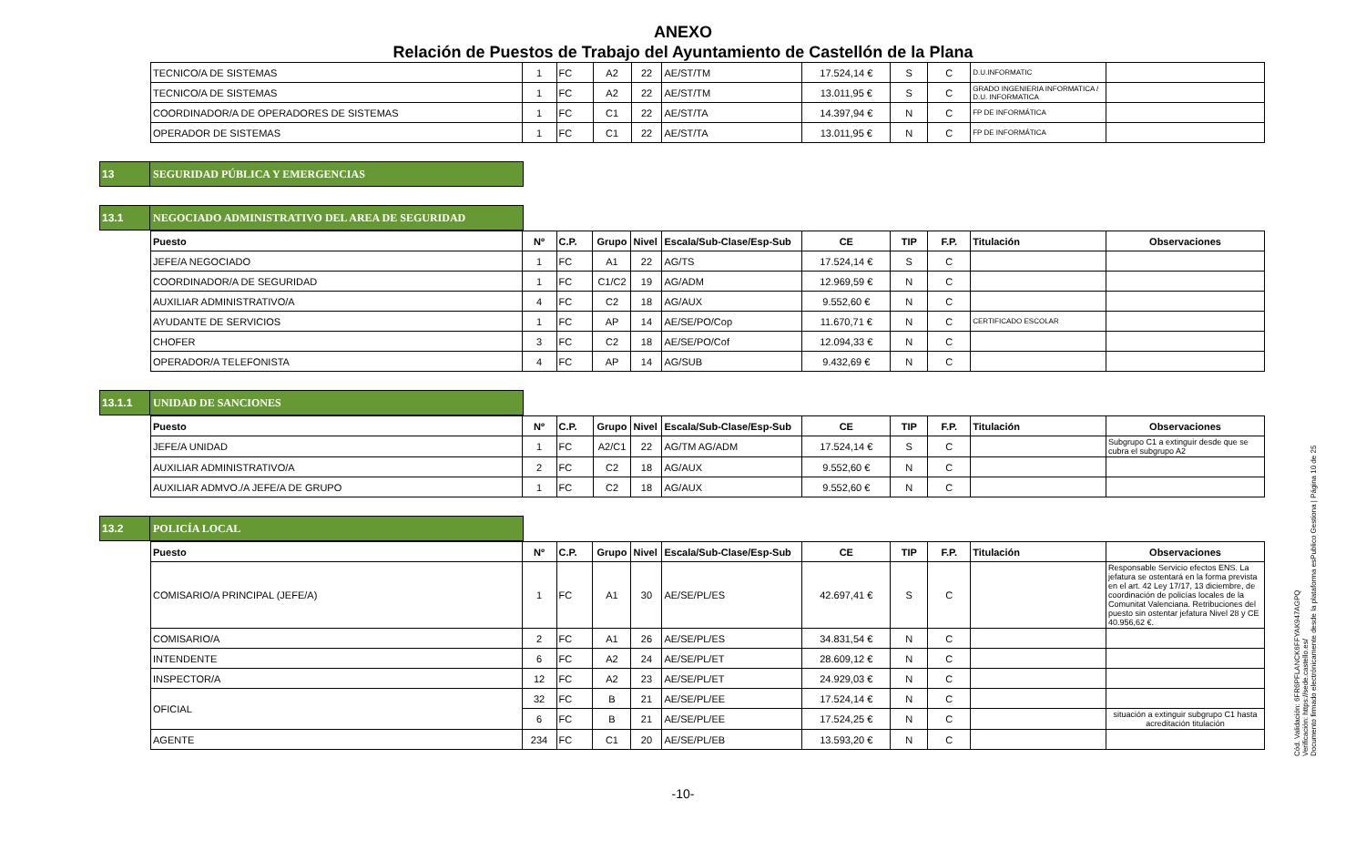ANEXO
Relación de Puestos de Trabajo del Ayuntamiento de Castellón de la Plana
| TECNICO/A DE SISTEMAS | 1 | FC | A2 | 22 | AE/ST/TM | 17.524,14 € | S | C | D.U.INFORMATIC | |
| TECNICO/A DE SISTEMAS | 1 | FC | A2 | 22 | AE/ST/TM | 13.011,95 € | S | C | GRADO INGENIERIA INFORMATICA / D.U. INFORMATICA | |
| COORDINADOR/A DE OPERADORES DE SISTEMAS | 1 | FC | C1 | 22 | AE/ST/TA | 14.397,94 € | N | C | FP DE INFORMÁTICA | |
| OPERADOR DE SISTEMAS | 1 | FC | C1 | 22 | AE/ST/TA | 13.011,95 € | N | C | FP DE INFORMÁTICA | |
13 SEGURIDAD PÚBLICA Y EMERGENCIAS
13.1 NEGOCIADO ADMINISTRATIVO DEL AREA DE SEGURIDAD
| Puesto | Nº | C.P. | Grupo | Nivel | Escala/Sub-Clase/Esp-Sub | CE | TIP | F.P. | Titulación | Observaciones |
| --- | --- | --- | --- | --- | --- | --- | --- | --- | --- | --- |
| JEFE/A NEGOCIADO | 1 | FC | A1 | 22 | AG/TS | 17.524,14 € | S | C | | |
| COORDINADOR/A DE SEGURIDAD | 1 | FC | C1/C2 | 19 | AG/ADM | 12.969,59 € | N | C | | |
| AUXILIAR ADMINISTRATIVO/A | 4 | FC | C2 | 18 | AG/AUX | 9.552,60 € | N | C | | |
| AYUDANTE DE SERVICIOS | 1 | FC | AP | 14 | AE/SE/PO/Cop | 11.670,71 € | N | C | CERTIFICADO ESCOLAR | |
| CHOFER | 3 | FC | C2 | 18 | AE/SE/PO/Cof | 12.094,33 € | N | C | | |
| OPERADOR/A TELEFONISTA | 4 | FC | AP | 14 | AG/SUB | 9.432,69 € | N | C | | |
13.1.1 UNIDAD DE SANCIONES
| Puesto | Nº | C.P. | Grupo | Nivel | Escala/Sub-Clase/Esp-Sub | CE | TIP | F.P. | Titulación | Observaciones |
| --- | --- | --- | --- | --- | --- | --- | --- | --- | --- | --- |
| JEFE/A UNIDAD | 1 | FC | A2/C1 | 22 | AG/TM AG/ADM | 17.524,14 € | S | C | | Subgrupo C1 a extinguir desde que se cubra el subgrupo A2 |
| AUXILIAR ADMINISTRATIVO/A | 2 | FC | C2 | 18 | AG/AUX | 9.552,60 € | N | C | | |
| AUXILIAR ADMVO./A JEFE/A DE GRUPO | 1 | FC | C2 | 18 | AG/AUX | 9.552,60 € | N | C | | |
13.2 POLICÍA LOCAL
| Puesto | Nº | C.P. | Grupo | Nivel | Escala/Sub-Clase/Esp-Sub | CE | TIP | F.P. | Titulación | Observaciones |
| --- | --- | --- | --- | --- | --- | --- | --- | --- | --- | --- |
| COMISARIO/A PRINCIPAL (JEFE/A) | 1 | FC | A1 | 30 | AE/SE/PL/ES | 42.697,41 € | S | C | | Responsable Servicio efectos ENS. La jefatura se ostentará en la forma prevista en el art. 42 Ley 17/17, 13 diciembre, de coordinación de policías locales de la Comunitat Valenciana. Retribuciones del puesto sin ostentar jefatura Nivel 28 y CE 40.956,62 €. |
| COMISARIO/A | 2 | FC | A1 | 26 | AE/SE/PL/ES | 34.831,54 € | N | C | | |
| INTENDENTE | 6 | FC | A2 | 24 | AE/SE/PL/ET | 28.609,12 € | N | C | | |
| INSPECTOR/A | 12 | FC | A2 | 23 | AE/SE/PL/ET | 24.929,03 € | N | C | | |
| OFICIAL | 32 | FC | B | 21 | AE/SE/PL/EE | 17.524,14 € | N | C | | |
| | 6 | FC | B | 21 | AE/SE/PL/EE | 17.524,25 € | N | C | | situación a extinguir subgrupo C1 hasta acreditación titulación |
| AGENTE | 234 | FC | C1 | 20 | AE/SE/PL/EB | 13.593,20 € | N | C | | |
-10-
Cód. Validación: 6FR6PFLANCK6FFYAK947AGPQ
Verificación: https://sede.castello.es/
Documento firmado electrónicamente desde la plataforma esPublico Gestiona | Página 10 de 25